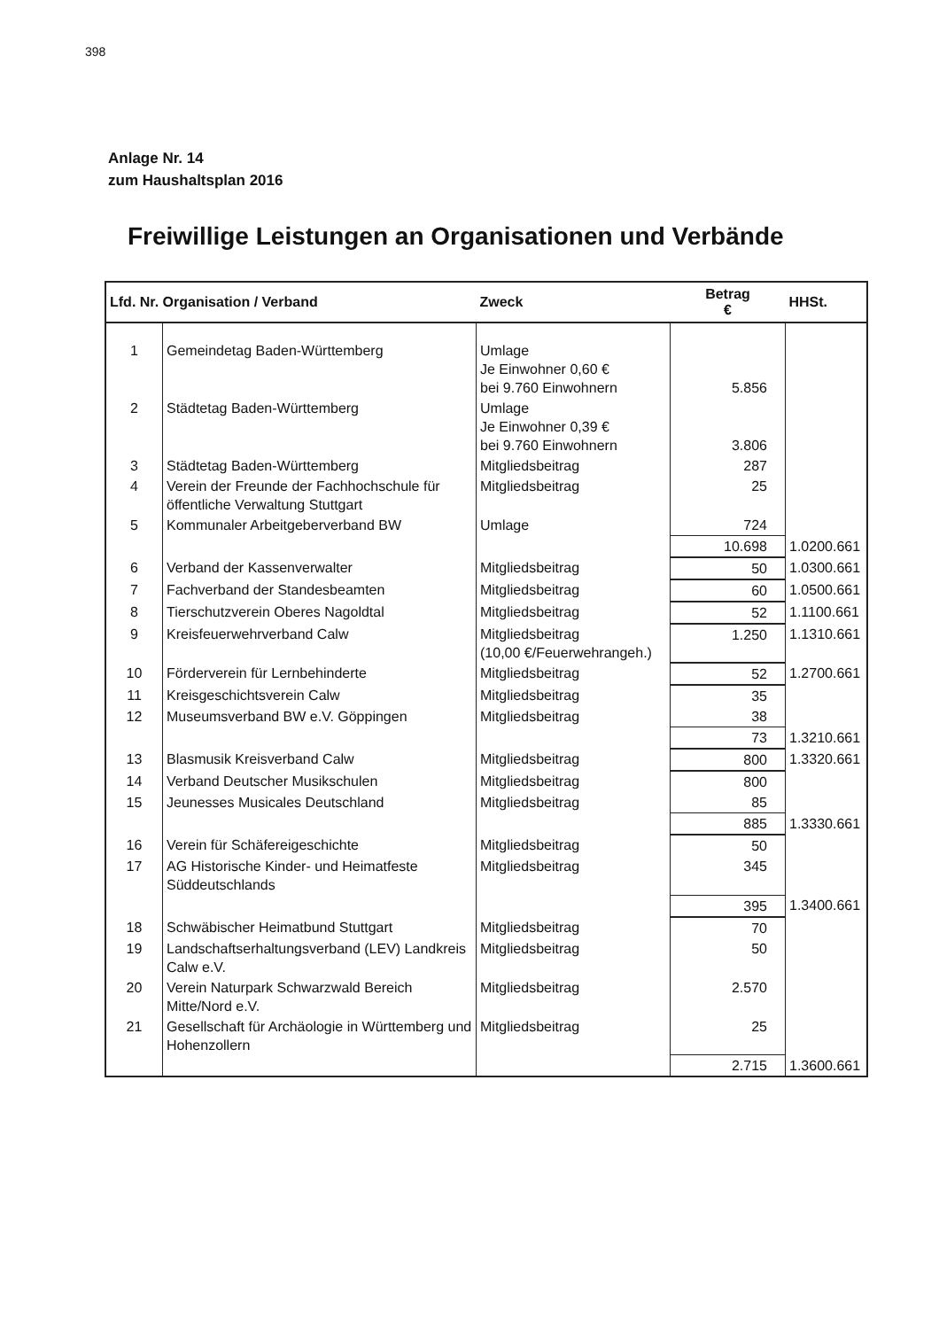398
Anlage Nr. 14
zum Haushaltsplan 2016
Freiwillige Leistungen an Organisationen und Verbände
| Lfd. Nr. Organisation / Verband | | Zweck | Betrag € | HHSt. |
| --- | --- | --- | --- | --- |
| 1 | Gemeindetag Baden-Württemberg | Umlage Je Einwohner 0,60 € bei 9.760 Einwohnern | 5.856 | |
| 2 | Städtetag Baden-Württemberg | Umlage Je Einwohner 0,39 € bei 9.760 Einwohnern | 3.806 | |
| 3 | Städtetag Baden-Württemberg | Mitgliedsbeitrag | 287 | |
| 4 | Verein der Freunde der Fachhochschule für öffentliche Verwaltung Stuttgart | Mitgliedsbeitrag | 25 | |
| 5 | Kommunaler Arbeitgeberverband BW | Umlage | 724 | |
| | | | 10.698 | 1.0200.661 |
| 6 | Verband der Kassenverwalter | Mitgliedsbeitrag | 50 | 1.0300.661 |
| 7 | Fachverband der Standesbeamten | Mitgliedsbeitrag | 60 | 1.0500.661 |
| 8 | Tierschutzverein Oberes Nagoldtal | Mitgliedsbeitrag | 52 | 1.1100.661 |
| 9 | Kreisfeuerwehrverband Calw | Mitgliedsbeitrag (10,00 €/Feuerwehrangeh.) | 1.250 | 1.1310.661 |
| 10 | Förderverein für Lernbehinderte | Mitgliedsbeitrag | 52 | 1.2700.661 |
| 11 | Kreisgeschichtsverein Calw | Mitgliedsbeitrag | 35 | |
| 12 | Museumsverband BW e.V. Göppingen | Mitgliedsbeitrag | 38 | |
| | | | 73 | 1.3210.661 |
| 13 | Blasmusik Kreisverband Calw | Mitgliedsbeitrag | 800 | 1.3320.661 |
| 14 | Verband Deutscher Musikschulen | Mitgliedsbeitrag | 800 | |
| 15 | Jeunesses Musicales Deutschland | Mitgliedsbeitrag | 85 | |
| | | | 885 | 1.3330.661 |
| 16 | Verein für Schäfereigeschichte | Mitgliedsbeitrag | 50 | |
| 17 | AG Historische Kinder- und Heimatfeste Süddeutschlands | Mitgliedsbeitrag | 345 | |
| | | | 395 | 1.3400.661 |
| 18 | Schwäbischer Heimatbund Stuttgart | Mitgliedsbeitrag | 70 | |
| 19 | Landschaftserhaltungsverband (LEV) Landkreis Calw e.V. | Mitgliedsbeitrag | 50 | |
| 20 | Verein Naturpark Schwarzwald Bereich Mitte/Nord e.V. | Mitgliedsbeitrag | 2.570 | |
| 21 | Gesellschaft für Archäologie in Württemberg und Hohenzollern | Mitgliedsbeitrag | 25 | |
| | | | 2.715 | 1.3600.661 |